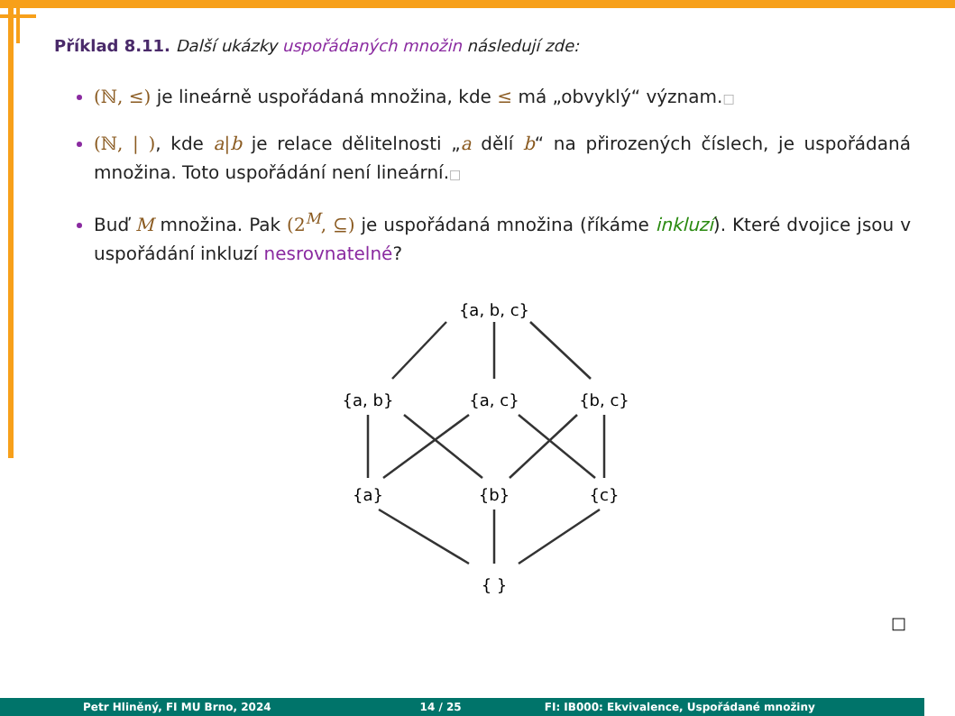Příklad 8.11. Další ukázky uspořádaných množin následují zde:
(ℕ, ≤) je lineárně uspořádaná množina, kde ≤ má „obvyklý“ význam.□
(ℕ, | ), kde a|b je relace dělitelnosti „a dělí b“ na přirozených číslech, je uspořádaná množina. Toto uspořádání není lineární.□
Buď M množina. Pak (2<sup>M</sup>, ⊆) je uspořádaná množina (říkáme inkluzí). Které dvojice jsou v uspořádání inkluzí nesrovnatelné?
{a, b, c}
{a, b}
{a, c}
{b, c}
{a}
{b}
{c}
{ }
□
Petr Hliněný, FI MU Brno, 2024 14 / 25 FI: IB000: Ekvivalence, Uspořádané množiny